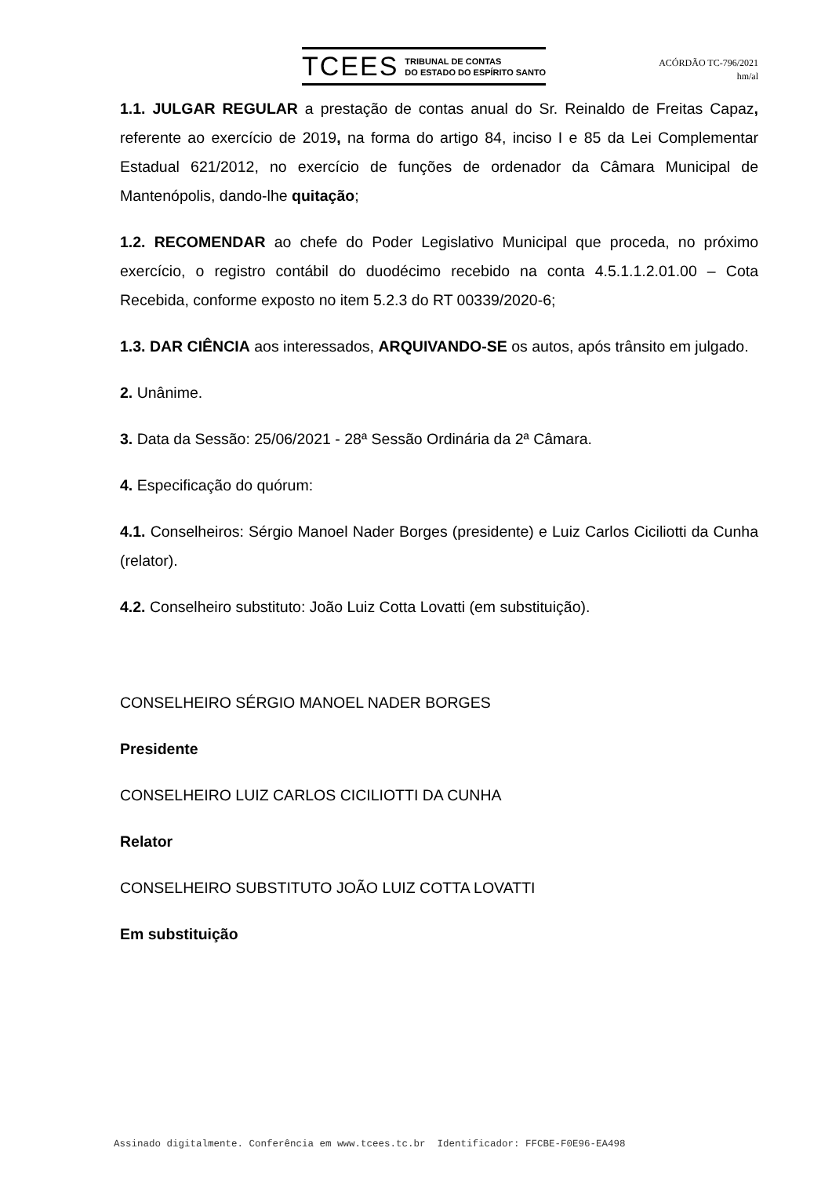TCEES TRIBUNAL DE CONTAS
DO ESTADO DO ESPÍRITO SANTO
ACÓRDÃO TC-796/2021
hm/al
1.1. JULGAR REGULAR a prestação de contas anual do Sr. Reinaldo de Freitas Capaz, referente ao exercício de 2019, na forma do artigo 84, inciso I e 85 da Lei Complementar Estadual 621/2012, no exercício de funções de ordenador da Câmara Municipal de Mantenópolis, dando-lhe quitação;
1.2. RECOMENDAR ao chefe do Poder Legislativo Municipal que proceda, no próximo exercício, o registro contábil do duodécimo recebido na conta 4.5.1.1.2.01.00 – Cota Recebida, conforme exposto no item 5.2.3 do RT 00339/2020-6;
1.3. DAR CIÊNCIA aos interessados, ARQUIVANDO-SE os autos, após trânsito em julgado.
2. Unânime.
3. Data da Sessão: 25/06/2021 - 28ª Sessão Ordinária da 2ª Câmara.
4. Especificação do quórum:
4.1. Conselheiros: Sérgio Manoel Nader Borges (presidente) e Luiz Carlos Ciciliotti da Cunha (relator).
4.2. Conselheiro substituto: João Luiz Cotta Lovatti (em substituição).
CONSELHEIRO SÉRGIO MANOEL NADER BORGES
Presidente
CONSELHEIRO LUIZ CARLOS CICILIOTTI DA CUNHA
Relator
CONSELHEIRO SUBSTITUTO JOÃO LUIZ COTTA LOVATTI
Em substituição
Assinado digitalmente. Conferência em www.tcees.tc.br Identificador: FFCBE-F0E96-EA498